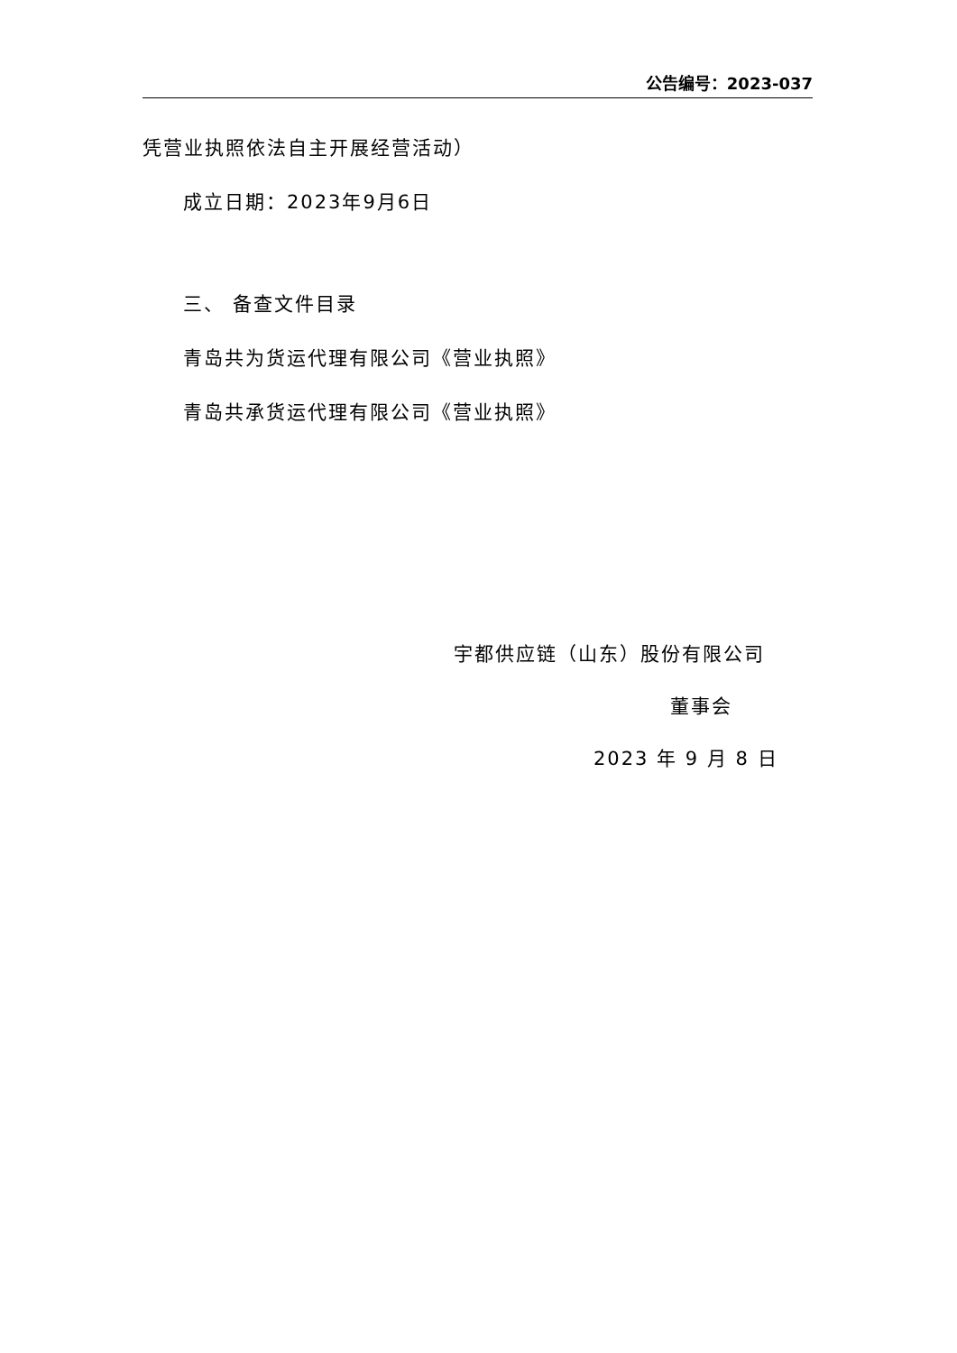公告编号：2023-037
凭营业执照依法自主开展经营活动）
成立日期：2023年9月6日
三、 备查文件目录
青岛共为货运代理有限公司《营业执照》
青岛共承货运代理有限公司《营业执照》
宇都供应链（山东）股份有限公司
董事会
2023 年 9 月 8 日